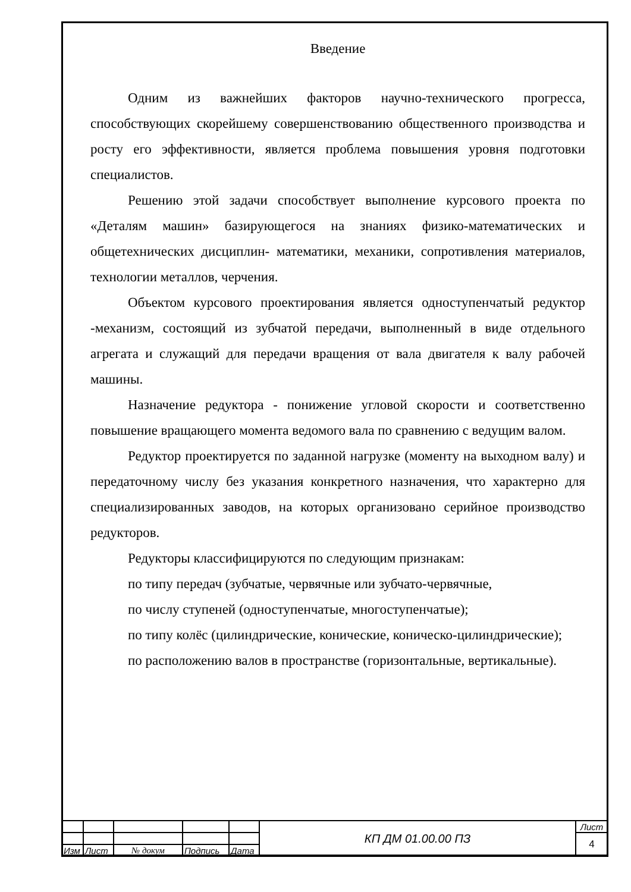Введение
Одним из важнейших факторов научно-технического прогресса, способствующих скорейшему совершенствованию общественного производства и росту его эффективности, является проблема повышения уровня подготовки специалистов.
Решению этой задачи способствует выполнение курсового проекта по «Деталям машин» базирующегося на знаниях физико-математических и общетехнических дисциплин- математики, механики, сопротивления материалов, технологии металлов, черчения.
Объектом курсового проектирования является одноступенчатый редуктор -механизм, состоящий из зубчатой передачи, выполненный в виде отдельного агрегата и служащий для передачи вращения от вала двигателя к валу рабочей машины.
Назначение редуктора - понижение угловой скорости и соответственно повышение вращающего момента ведомого вала по сравнению с ведущим валом.
Редуктор проектируется по заданной нагрузке (моменту на выходном валу) и передаточному числу без указания конкретного назначения, что характерно для специализированных заводов, на которых организовано серийное производство редукторов.
Редукторы классифицируются по следующим признакам:
по типу передач (зубчатые, червячные или зубчато-червячные,
по числу ступеней (одноступенчатые, многоступенчатые);
по типу колёс (цилиндрические, конические, коническо-цилиндрические);
по расположению валов в пространстве (горизонтальные, вертикальные).
| | | | | | КП ДМ 01.00.00 ПЗ | Лист |
| | | | | | | 4 |
| Изм | Лист | № докум | Подпись | Дата | | |